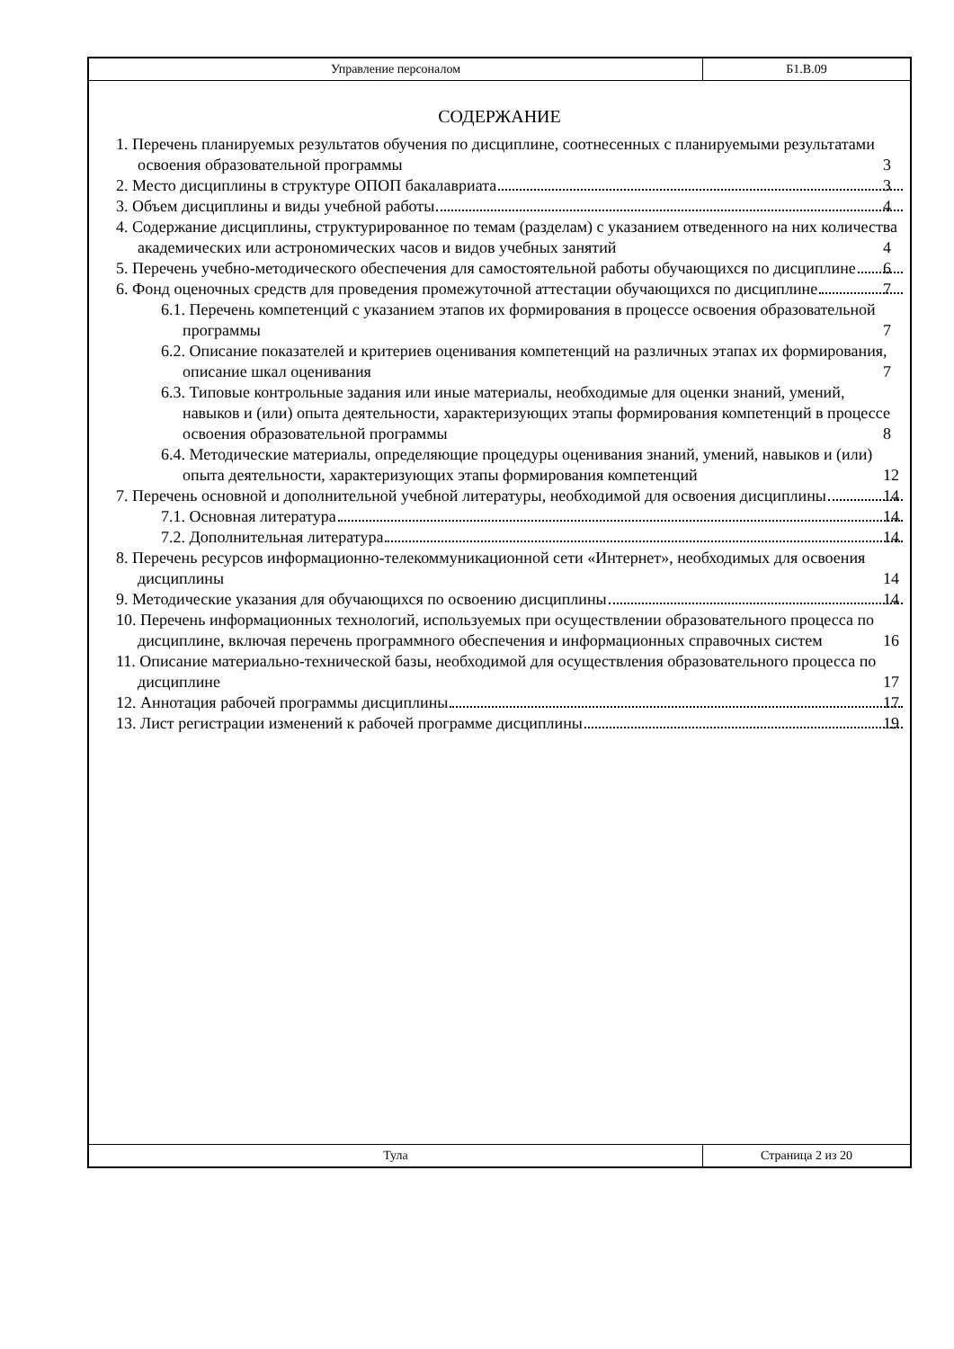Управление персоналом Б1.В.09
СОДЕРЖАНИЕ
1. Перечень планируемых результатов обучения по дисциплине, соотнесенных с планируемыми результатами освоения образовательной программы 3
2. Место дисциплины в структуре ОПОП бакалавриата 3
3. Объем дисциплины и виды учебной работы 4
4. Содержание дисциплины, структурированное по темам (разделам) с указанием отведенного на них количества академических или астрономических часов и видов учебных занятий 4
5. Перечень учебно-методического обеспечения для самостоятельной работы обучающихся по дисциплине 6
6. Фонд оценочных средств для проведения промежуточной аттестации обучающихся по дисциплине 7
6.1. Перечень компетенций с указанием этапов их формирования в процессе освоения образовательной программы 7
6.2. Описание показателей и критериев оценивания компетенций на различных этапах их формирования, описание шкал оценивания 7
6.3. Типовые контрольные задания или иные материалы, необходимые для оценки знаний, умений, навыков и (или) опыта деятельности, характеризующих этапы формирования компетенций в процессе освоения образовательной программы 8
6.4. Методические материалы, определяющие процедуры оценивания знаний, умений, навыков и (или) опыта деятельности, характеризующих этапы формирования компетенций 12
7. Перечень основной и дополнительной учебной литературы, необходимой для освоения дисциплины 14
7.1. Основная литература 14
7.2. Дополнительная литература 14
8. Перечень ресурсов информационно-телекоммуникационной сети «Интернет», необходимых для освоения дисциплины 14
9. Методические указания для обучающихся по освоению дисциплины 14
10. Перечень информационных технологий, используемых при осуществлении образовательного процесса по дисциплине, включая перечень программного обеспечения и информационных справочных систем 16
11. Описание материально-технической базы, необходимой для осуществления образовательного процесса по дисциплине 17
12. Аннотация рабочей программы дисциплины 17
13. Лист регистрации изменений к рабочей программе дисциплины 19
Тула Страница 2 из 20